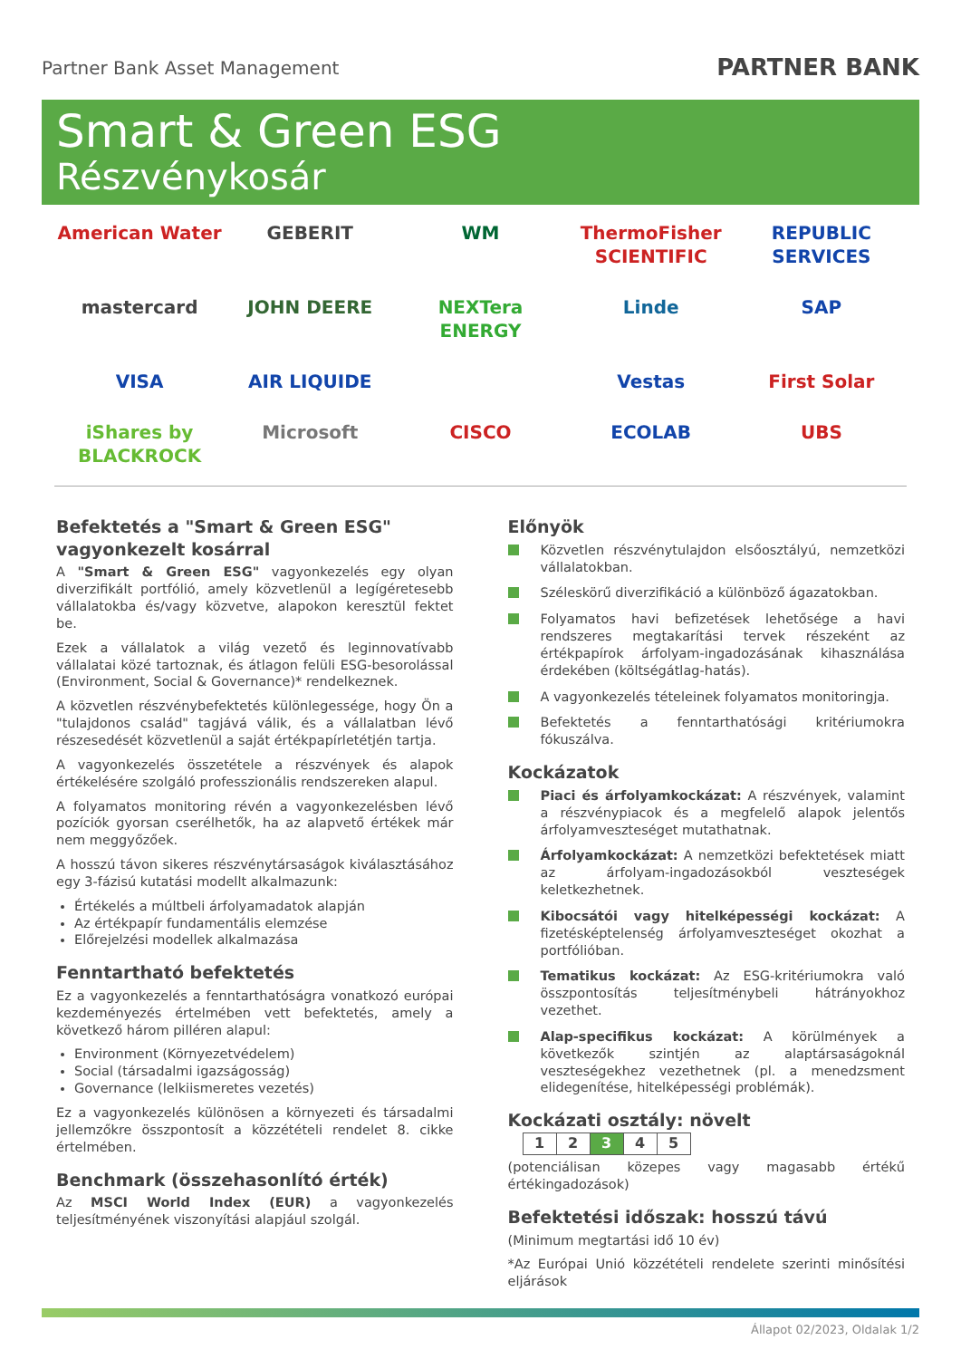Partner Bank Asset Management
PARTNER BANK
Smart & Green ESG
Részvénykosár
American Water
GEBERIT
WM
ThermoFisher SCIENTIFIC
REPUBLIC SERVICES
mastercard
JOHN DEERE
NEXTera ENERGY
Linde
SAP
VISA
AIR LIQUIDE
Vestas
First Solar
iShares by BLACKROCK
Microsoft
CISCO
ECOLAB
UBS
Befektetés a "Smart & Green ESG" vagyonkezelt kosárral
A "Smart & Green ESG" vagyonkezelés egy olyan diverzifikált portfólió, amely közvetlenül a legígéretesebb vállalatokba és/vagy közvetve, alapokon keresztül fektet be.
Ezek a vállalatok a világ vezető és leginnovatívabb vállalatai közé tartoznak, és átlagon felüli ESG-besorolással (Environment, Social & Governance)* rendelkeznek.
A közvetlen részvénybefektetés különlegessége, hogy Ön a "tulajdonos család" tagjává válik, és a vállalatban lévő részesedését közvetlenül a saját értékpapírletétjén tartja.
A vagyonkezelés összetétele a részvények és alapok értékelésére szolgáló professzionális rendszereken alapul.
A folyamatos monitoring révén a vagyonkezelésben lévő pozíciók gyorsan cserélhetők, ha az alapvető értékek már nem meggyőzőek.
A hosszú távon sikeres részvénytársaságok kiválasztásához egy 3-fázisú kutatási modellt alkalmazunk:
Értékelés a múltbeli árfolyamadatok alapján
Az értékpapír fundamentális elemzése
Előrejelzési modellek alkalmazása
Fenntartható befektetés
Ez a vagyonkezelés a fenntarthatóságra vonatkozó európai kezdeményezés értelmében vett befektetés, amely a következő három pilléren alapul:
Environment (Környezetvédelem)
Social (társadalmi igazságosság)
Governance (lelkiismeretes vezetés)
Ez a vagyonkezelés különösen a környezeti és társadalmi jellemzőkre összpontosít a közzétételi rendelet 8. cikke értelmében.
Benchmark (összehasonlító érték)
Az MSCI World Index (EUR) a vagyonkezelés teljesítményének viszonyítási alapjául szolgál.
Előnyök
Közvetlen részvénytulajdon elsőosztályú, nemzetközi vállalatokban.
Széleskörű diverzifikáció a különböző ágazatokban.
Folyamatos havi befizetések lehetősége a havi rendszeres megtakarítási tervek részeként az értékpapírok árfolyam-ingadozásának kihasználása érdekében (költségátlag-hatás).
A vagyonkezelés tételeinek folyamatos monitoringja.
Befektetés a fenntarthatósági kritériumokra fókuszálva.
Kockázatok
Piaci és árfolyamkockázat: A részvények, valamint a részvénypiacok és a megfelelő alapok jelentős árfolyamveszteséget mutathatnak.
Árfolyamkockázat: A nemzetközi befektetések miatt az árfolyam-ingadozásokból veszteségek keletkezhetnek.
Kibocsátói vagy hitelképességi kockázat: A fizetésképtelenség árfolyamveszteséget okozhat a portfólióban.
Tematikus kockázat: Az ESG-kritériumokra való összpontosítás teljesítménybeli hátrányokhoz vezethet.
Alap-specifikus kockázat: A körülmények a következők szintjén az alaptársaságoknál veszteségekhez vezethetnek (pl. a menedzsment elidegenítése, hitelképességi problémák).
Kockázati osztály: növelt
| 1 | 2 | 3 | 4 | 5 |
(potenciálisan közepes vagy magasabb értékű értékingadozások)
Befektetési időszak: hosszú távú
(Minimum megtartási idő 10 év)
*Az Európai Unió közzétételi rendelete szerinti minősítési eljárások
Állapot 02/2023, Oldalak 1/2